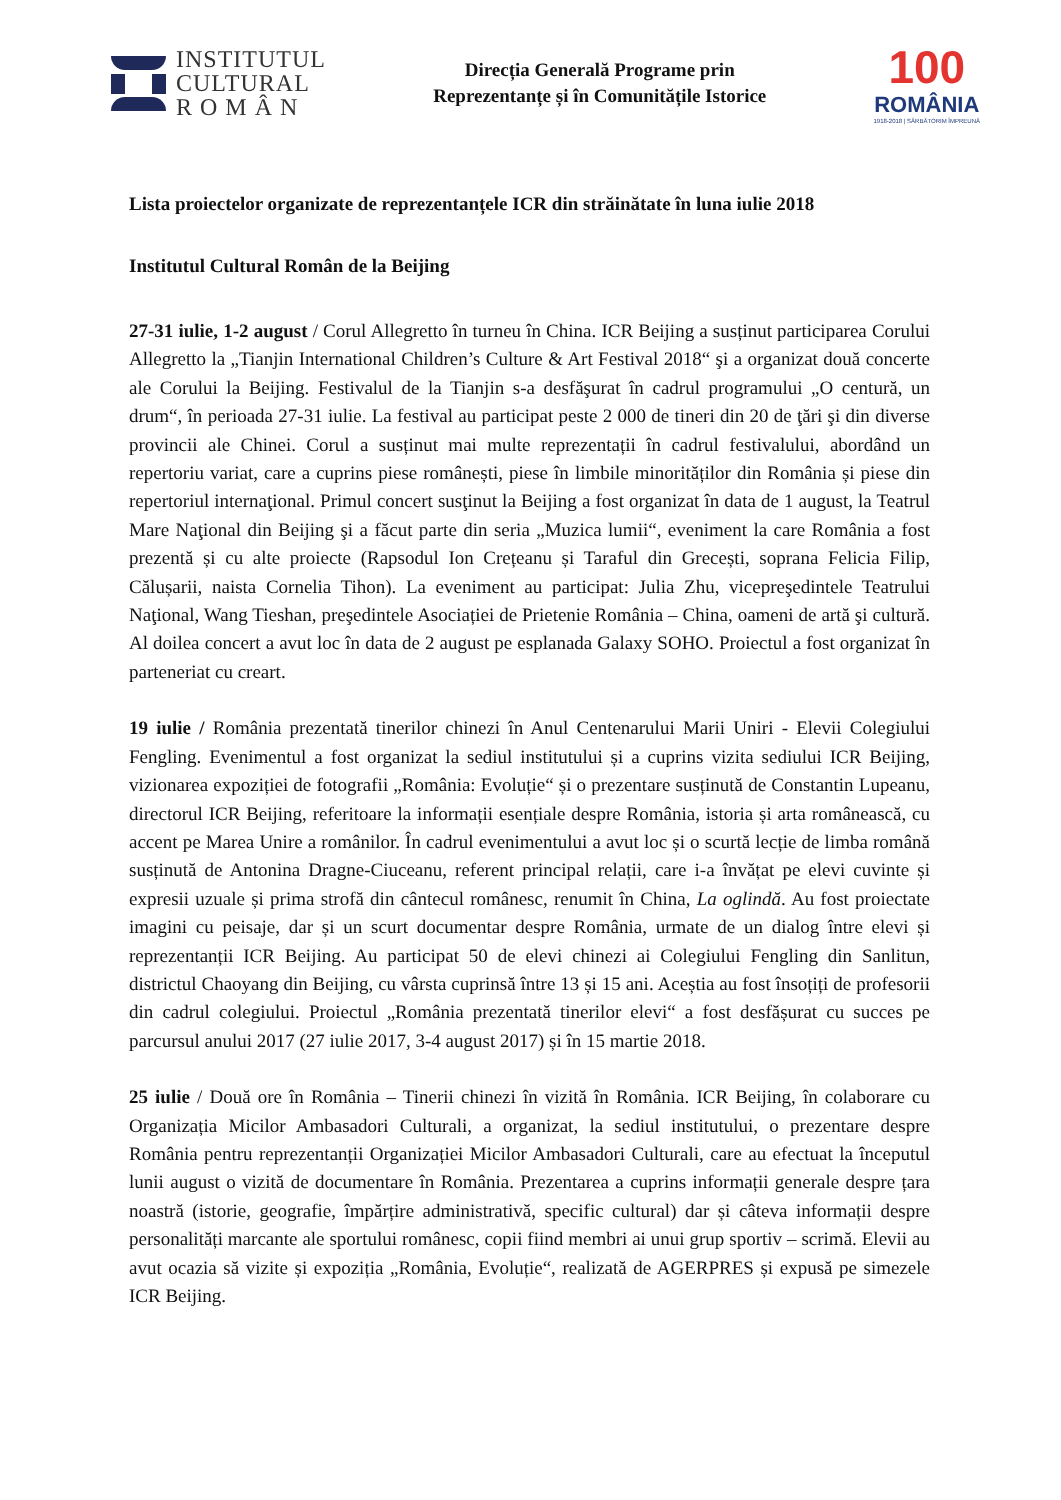INSTITUTUL
CULTURAL
R O M Â N
Direcția Generală Programe prin
Reprezentanțe și în Comunitățile Istorice
100
ROMÂNIA
1918-2018 | SĂRBĂTORIM ÎMPREUNĂ
Lista proiectelor organizate de reprezentanțele ICR din străinătate în luna iulie 2018
Institutul Cultural Român de la Beijing
27-31 iulie, 1-2 august / Corul Allegretto în turneu în China. ICR Beijing a susținut participarea Corului Allegretto la „Tianjin International Children’s Culture & Art Festival 2018“ şi a organizat două concerte ale Corului la Beijing. Festivalul de la Tianjin s-a desfăşurat în cadrul programului „O centură, un drum“, în perioada 27-31 iulie. La festival au participat peste 2 000 de tineri din 20 de ţări şi din diverse provincii ale Chinei. Corul a susținut mai multe reprezentații în cadrul festivalului, abordând un repertoriu variat, care a cuprins piese românești, piese în limbile minorităților din România și piese din repertoriul internaţional. Primul concert susţinut la Beijing a fost organizat în data de 1 august, la Teatrul Mare Naţional din Beijing şi a făcut parte din seria „Muzica lumii“, eveniment la care România a fost prezentă și cu alte proiecte (Rapsodul Ion Crețeanu și Taraful din Grecești, soprana Felicia Filip, Călușarii, naista Cornelia Tihon). La eveniment au participat: Julia Zhu, vicepreşedintele Teatrului Naţional, Wang Tieshan, preşedintele Asociației de Prietenie România – China, oameni de artă şi cultură. Al doilea concert a avut loc în data de 2 august pe esplanada Galaxy SOHO. Proiectul a fost organizat în parteneriat cu creart.
19 iulie / România prezentată tinerilor chinezi în Anul Centenarului Marii Uniri - Elevii Colegiului Fengling. Evenimentul a fost organizat la sediul institutului și a cuprins vizita sediului ICR Beijing, vizionarea expoziției de fotografii „România: Evoluție“ și o prezentare susținută de Constantin Lupeanu, directorul ICR Beijing, referitoare la informații esențiale despre România, istoria și arta românească, cu accent pe Marea Unire a românilor. În cadrul evenimentului a avut loc și o scurtă lecție de limba română susținută de Antonina Dragne-Ciuceanu, referent principal relații, care i-a învățat pe elevi cuvinte și expresii uzuale și prima strofă din cântecul românesc, renumit în China, La oglindă. Au fost proiectate imagini cu peisaje, dar și un scurt documentar despre România, urmate de un dialog între elevi și reprezentanții ICR Beijing. Au participat 50 de elevi chinezi ai Colegiului Fengling din Sanlitun, districtul Chaoyang din Beijing, cu vârsta cuprinsă între 13 și 15 ani. Aceștia au fost însoțiți de profesorii din cadrul colegiului. Proiectul „România prezentată tinerilor elevi“ a fost desfășurat cu succes pe parcursul anului 2017 (27 iulie 2017, 3-4 august 2017) și în 15 martie 2018.
25 iulie / Două ore în România – Tinerii chinezi în vizită în România. ICR Beijing, în colaborare cu Organizația Micilor Ambasadori Culturali, a organizat, la sediul institutului, o prezentare despre România pentru reprezentanții Organizației Micilor Ambasadori Culturali, care au efectuat la începutul lunii august o vizită de documentare în România. Prezentarea a cuprins informații generale despre țara noastră (istorie, geografie, împărțire administrativă, specific cultural) dar și câteva informații despre personalități marcante ale sportului românesc, copii fiind membri ai unui grup sportiv – scrimă. Elevii au avut ocazia să vizite și expoziția „România, Evoluție“, realizată de AGERPRES și expusă pe simezele ICR Beijing.